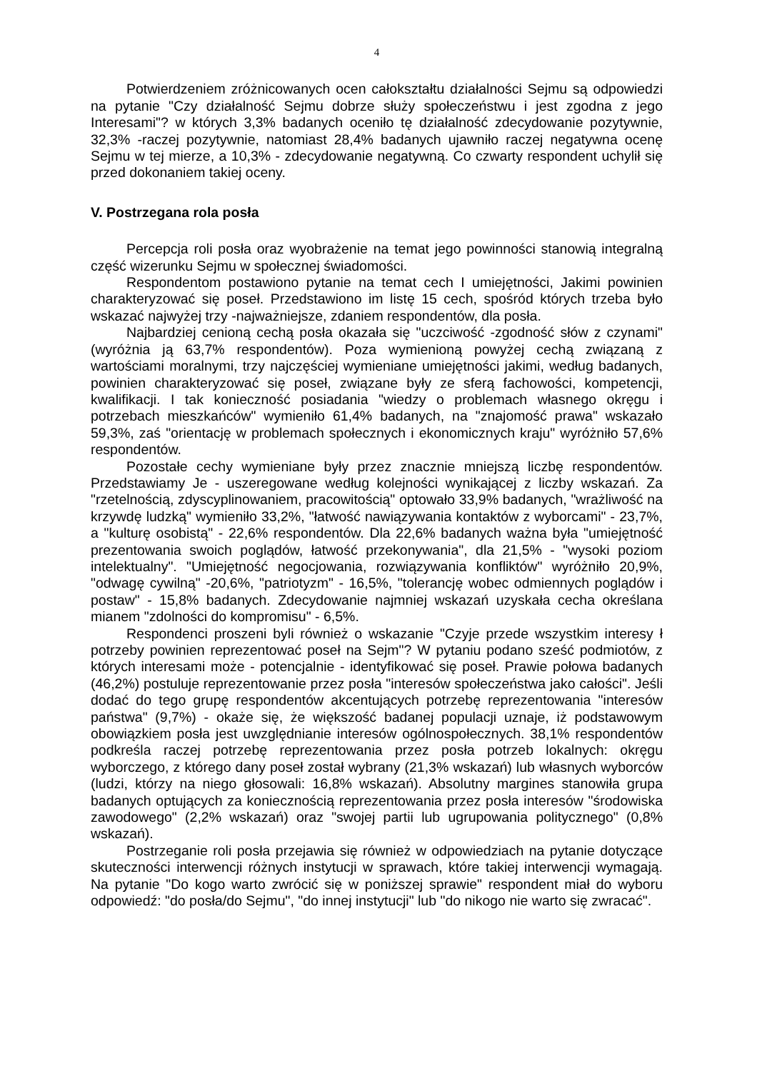4
Potwierdzeniem zróżnicowanych ocen całokształtu działalności Sejmu są odpowiedzi na pytanie "Czy działalność Sejmu dobrze służy społeczeństwu i jest zgodna z jego Interesami"? w których 3,3% badanych oceniło tę działalność zdecydowanie pozytywnie, 32,3% -raczej pozytywnie, natomiast 28,4% badanych ujawniło raczej negatywna ocenę Sejmu w tej mierze, a 10,3% - zdecydowanie negatywną. Co czwarty respondent uchylił się przed dokonaniem takiej oceny.
V. Postrzegana rola posła
Percepcja roli posła oraz wyobrażenie na temat jego powinności stanowią integralną część wizerunku Sejmu w społecznej świadomości.
Respondentom postawiono pytanie na temat cech I umiejętności, Jakimi powinien charakteryzować się poseł. Przedstawiono im listę 15 cech, spośród których trzeba było wskazać najwyżej trzy -najważniejsze, zdaniem respondentów, dla posła.
Najbardziej cenioną cechą posła okazała się "uczciwość -zgodność słów z czynami" (wyróżnia ją 63,7% respondentów). Poza wymienioną powyżej cechą związaną z wartościami moralnymi, trzy najczęściej wymieniane umiejętności jakimi, według badanych, powinien charakteryzować się poseł, związane były ze sferą fachowości, kompetencji, kwalifikacji. I tak konieczność posiadania "wiedzy o problemach własnego okręgu i potrzebach mieszkańców" wymieniło 61,4% badanych, na "znajomość prawa" wskazało 59,3%, zaś "orientację w problemach społecznych i ekonomicznych kraju" wyróżniło 57,6% respondentów.
Pozostałe cechy wymieniane były przez znacznie mniejszą liczbę respondentów. Przedstawiamy Je - uszeregowane według kolejności wynikającej z liczby wskazań. Za "rzetelnością, zdyscyplinowaniem, pracowitością" optowało 33,9% badanych, "wrażliwość na krzywdę ludzką" wymieniło 33,2%, "łatwość nawiązywania kontaktów z wyborcami" - 23,7%, a "kulturę osobistą" - 22,6% respondentów. Dla 22,6% badanych ważna była "umiejętność prezentowania swoich poglądów, łatwość przekonywania", dla 21,5% - "wysoki poziom intelektualny". "Umiejętność negocjowania, rozwiązywania konfliktów" wyróżniło 20,9%, "odwagę cywilną" -20,6%, "patriotyzm" - 16,5%, "tolerancję wobec odmiennych poglądów i postaw" - 15,8% badanych. Zdecydowanie najmniej wskazań uzyskała cecha określana mianem "zdolności do kompromisu" - 6,5%.
Respondenci proszeni byli również o wskazanie "Czyje przede wszystkim interesy ł potrzeby powinien reprezentować poseł na Sejm"? W pytaniu podano sześć podmiotów, z których interesami może - potencjalnie - identyfikować się poseł. Prawie połowa badanych (46,2%) postuluje reprezentowanie przez posła "interesów społeczeństwa jako całości". Jeśli dodać do tego grupę respondentów akcentujących potrzebę reprezentowania "interesów państwa" (9,7%) - okaże się, że większość badanej populacji uznaje, iż podstawowym obowiązkiem posła jest uwzględnianie interesów ogólnospołecznych. 38,1% respondentów podkreśla raczej potrzebę reprezentowania przez posła potrzeb lokalnych: okręgu wyborczego, z którego dany poseł został wybrany (21,3% wskazań) lub własnych wyborców (ludzi, którzy na niego głosowali: 16,8% wskazań). Absolutny margines stanowiła grupa badanych optujących za koniecznością reprezentowania przez posła interesów "środowiska zawodowego" (2,2% wskazań) oraz "swojej partii lub ugrupowania politycznego" (0,8% wskazań).
Postrzeganie roli posła przejawia się również w odpowiedziach na pytanie dotyczące skuteczności interwencji różnych instytucji w sprawach, które takiej interwencji wymagają. Na pytanie "Do kogo warto zwrócić się w poniższej sprawie" respondent miał do wyboru odpowiedź: "do posła/do Sejmu", "do innej instytucji" lub "do nikogo nie warto się zwracać".